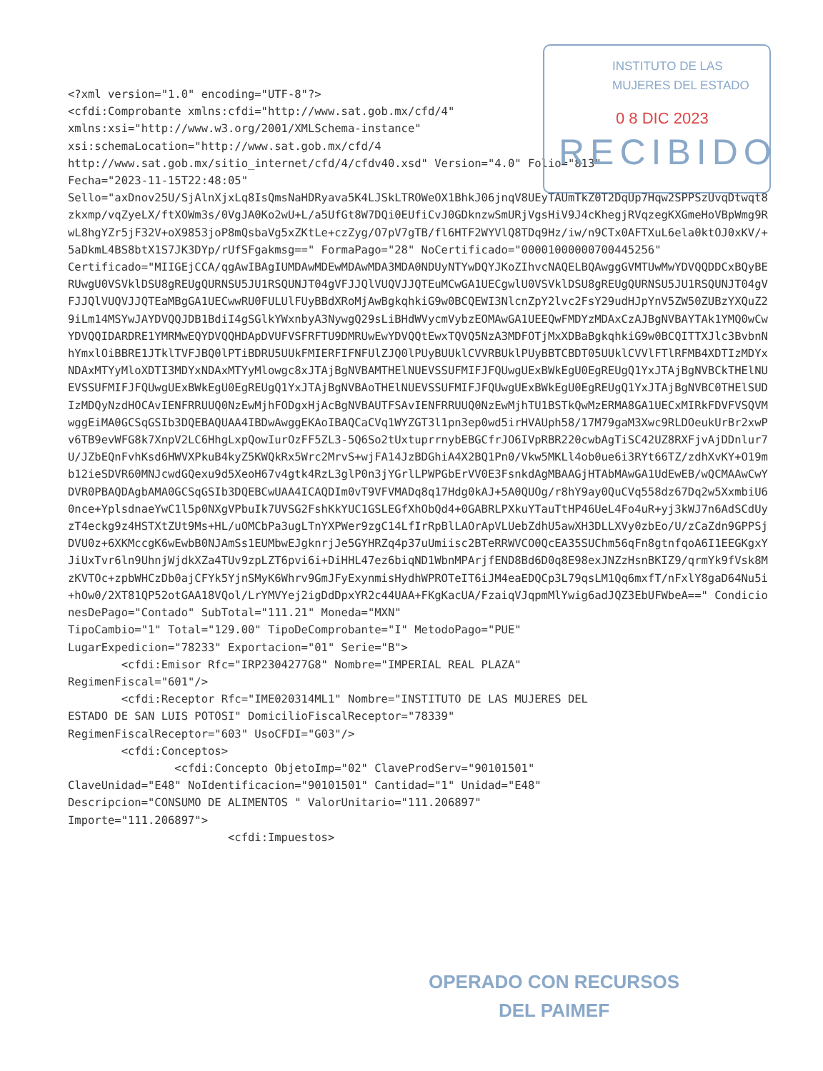<?xml version="1.0" encoding="UTF-8"?> <cfdi:Comprobante xmlns:cfdi="http://www.sat.gob.mx/cfd/4" xmlns:xsi="http://www.w3.org/2001/XMLSchema-instance" xsi:schemaLocation="http://www.sat.gob.mx/cfd/4 http://www.sat.gob.mx/sitio_internet/cfd/4/cfdv40.xsd" Version="4.0" Folio="813" Fecha="2023-11-15T22:48:05" Sello="axDnov25U/SjAlnXjxLq8IsQmsNaHDRyava5K4LJSkLTROWeOX1BhkJ06jnqV8UEyTAUmTkZ0T2DqUp7Hqw2SPPSzUvqDtwqt8zkxmp/vqZyeLX/ftXOWm3s/0VgJA0Ko2wU+L/a5UfGt8W7DQi0EUfiCvJ0GDknzwSmURjVgsHiV9J4cKhegjRVqzegKXGmeHoVBpWmg9RwL8hgYZr5jF32V+oX9853joP8mQsbaVg5xZKtLe+czZyg/O7pV7gTB/fl6HTF2WYVlQ8TDq9Hz/iw/n9CTx0AFTXuL6ela0ktOJ0xKV/+5aDkmL4BS8btX1S7JK3DYp/rUfSFgakmsg==" FormaPago="28" NoCertificado="00001000000700445256" Certificado="MIIGEjCCA/qgAwIBAgIUMDAwMDEwMDAwMDA3MDA0NDUyNTYwDQYJKoZIhvcNAQELBQAwggGVMTUwMwYDVQQDDCxBQyBERUwgU0VSVklDSU8gREUgQURNSU5JU1RSQUNJT04gVFJJQlVUQVJJQTEuMCwGA1UECgwlU0VSVklDSU8gREUgQURNSU5JU1RSQUNJT04gVFJJQlVUQVJJQTEaMBgGA1UECwwRU0FULUlFUyBBdXRoMjAwBgkqhkiG9w0BCQEWI3NlcnZpY2lvc2FsY29udHJpYnV5ZW50ZUBzYXQuZ29iLm14MSYwJAYDVQQJDB1BdiI4gSGlkYWxnbyA3NywgQ29sLiBHdWVycmVybzEOMAwGA1UEEQwFMDYzMDAxCzAJBgNVBAYTAk1YMQ0wCwYDVQQIDARDRE1YMRMwEQYDVQQHDApDVUFVSFRFTU9DMRUwEwYDVQQtEwxTQVQ5NzA3MDFOTjMxXDBaBgkqhkiG9w0BCQITTXJlc3BvbnNhYmxlOiBBRE1JTklTVFJBQ0lPTiBDRU5UUkFMIERFIFNFUlZJQ0lPUyBUUklCVVRBUklPUyBBTCBDT05UUklCVVlFTlRFMB4XDTIzMDYxNDAxMTYyMloXDTI3MDYxNDAxMTYyMlowgc8xJTAjBgNVBAMTHElNUEVSSUFMIFJFQUwgUExBWkEgU0EgREUgQ1YxJTAjBgNVBCkTHElNUEVSSUFMIFJFQUwgUExBWkEgU0EgREUgQ1YxJTAjBgNVBAoTHElNUEVSSUFMIFJFQUwgUExBWkEgU0EgREUgQ1YxJTAjBgNVBC0THElSUDIzMDQyNzdHOCAvIENFRRUUQ0NzEwMjhFODgxHjAcBgNVBAUTFSAvIENFRRUUQ0NzEwMjhTU1BSTkQwMzERMA8GA1UECxMIRkFDVFVSQVMwggEiMA0GCSqGSIb3DQEBAQUAA4IBDwAwggEKAoIBAQCaCVq1WYZGT3l1pn3ep0wd5irHVAUph58/17M79gaM3Xwc9RLDOeukUrBr2xwPv6TB9evWFG8k7XnpV2LC6HhgLxpQowIurOzFF5ZL3-5Q6So2tUxtuprrnybEBGCfrJO6IVpRBR220cwbAgTiSC42UZ8RXFjvAjDDnlur7U/JZbEQnFvhKsd6HWVXPkuB4kyZ5KWQkRx5Wrc2MrvS+wjFA14JzBDGhiA4X2BQ1Pn0/Vkw5MKLl4ob0ue6i3RYt66TZ/zdhXvKY+O19mb12ieSDVR60MNJcwdGQexu9d5XeoH67v4gtk4RzL3glP0n3jYGrlLPWPGbErVV0E3FsnkdAgMBAAGjHTAbMAwGA1UdEwEB/wQCMAAwCwYDVR0PBAQDAgbAMA0GCSqGSIb3DQEBCwUAA4ICAQDIm0vT9VFVMADq8q17Hdg0kAJ+5A0QUOg/r8hY9ay0QuCVq558dz67Dq2w5XxmbiU60nce+YplsdnaeYwC1l5p0NXgVPbuIk7UVSG2FshKkYUC1GSLEGfXhObQd4+0GABRLPXkuYTauTtHP46UeL4Fo4uR+yj3kWJ7n6AdSCdUyzT4eckg9z4HSTXtZUt9Ms+HL/uOMCbPa3ugLTnYXPWer9zgC14LfIrRpBlLAOrApVLUebZdhU5awXH3DLLXVy0zbEo/U/zCaZdn9GPPSjDVU0z+6XKMccgK6wEwbB0NJAmSs1EUMbwEJgknrjJe5GYHRZq4p37uUmiisc2BTeRRWVCO0QcEA35SUChm56qFn8gtnfqoA6I1EEGKgxYJiUxTvr6ln9UhnjWjdkXZa4TUv9zpLZT6pvi6i+DiHHL47ez6biqND1WbnMPArjfEND8Bd6D0q8E98exJNZzHsnBKIZ9/qrmYk9fVsk8MzKVTOc+zpbWHCzDb0ajCFYk5YjnSMyK6Whrv9GmJFyExynmisHydhWPROTeIT6iJM4eaEDQCp3L79qsLM1Qq6mxfT/nFxlY8gaD64Nu5i+hOw0/2XT81QP52otGAA18VQol/LrYMVYej2igDdDpxYR2c44UAA+FKgKacUA/FzaiqVJqpmMlYwig6adJQZ3EbUFWbeA==" CondicionesDePago="Contado" SubTotal="111.21" Moneda="MXN" TipoCambio="1" Total="129.00" TipoDeComprobante="I" MetodoPago="PUE" LugarExpedicion="78233" Exportacion="01" Serie="B"> <cfdi:Emisor Rfc="IRP2304277G8" Nombre="IMPERIAL REAL PLAZA" RegimenFiscal="601"/> <cfdi:Receptor Rfc="IME020314ML1" Nombre="INSTITUTO DE LAS MUJERES DEL ESTADO DE SAN LUIS POTOSI" DomicilioFiscalReceptor="78339" RegimenFiscalReceptor="603" UsoCFDI="G03"/> <cfdi:Conceptos> <cfdi:Concepto ObjetoImp="02" ClaveProdServ="90101501" ClaveUnidad="E48" NoIdentificacion="90101501" Cantidad="1" Unidad="E48" Descripcion="CONSUMO DE ALIMENTOS " ValorUnitario="111.206897" Importe="111.206897"> <cfdi:Impuestos>
INSTITUTO DE LAS
MUJERES DEL ESTADO
0 8 DIC 2023
RECIBIDO
OPERADO CON RECURSOS
DEL PAIMEF